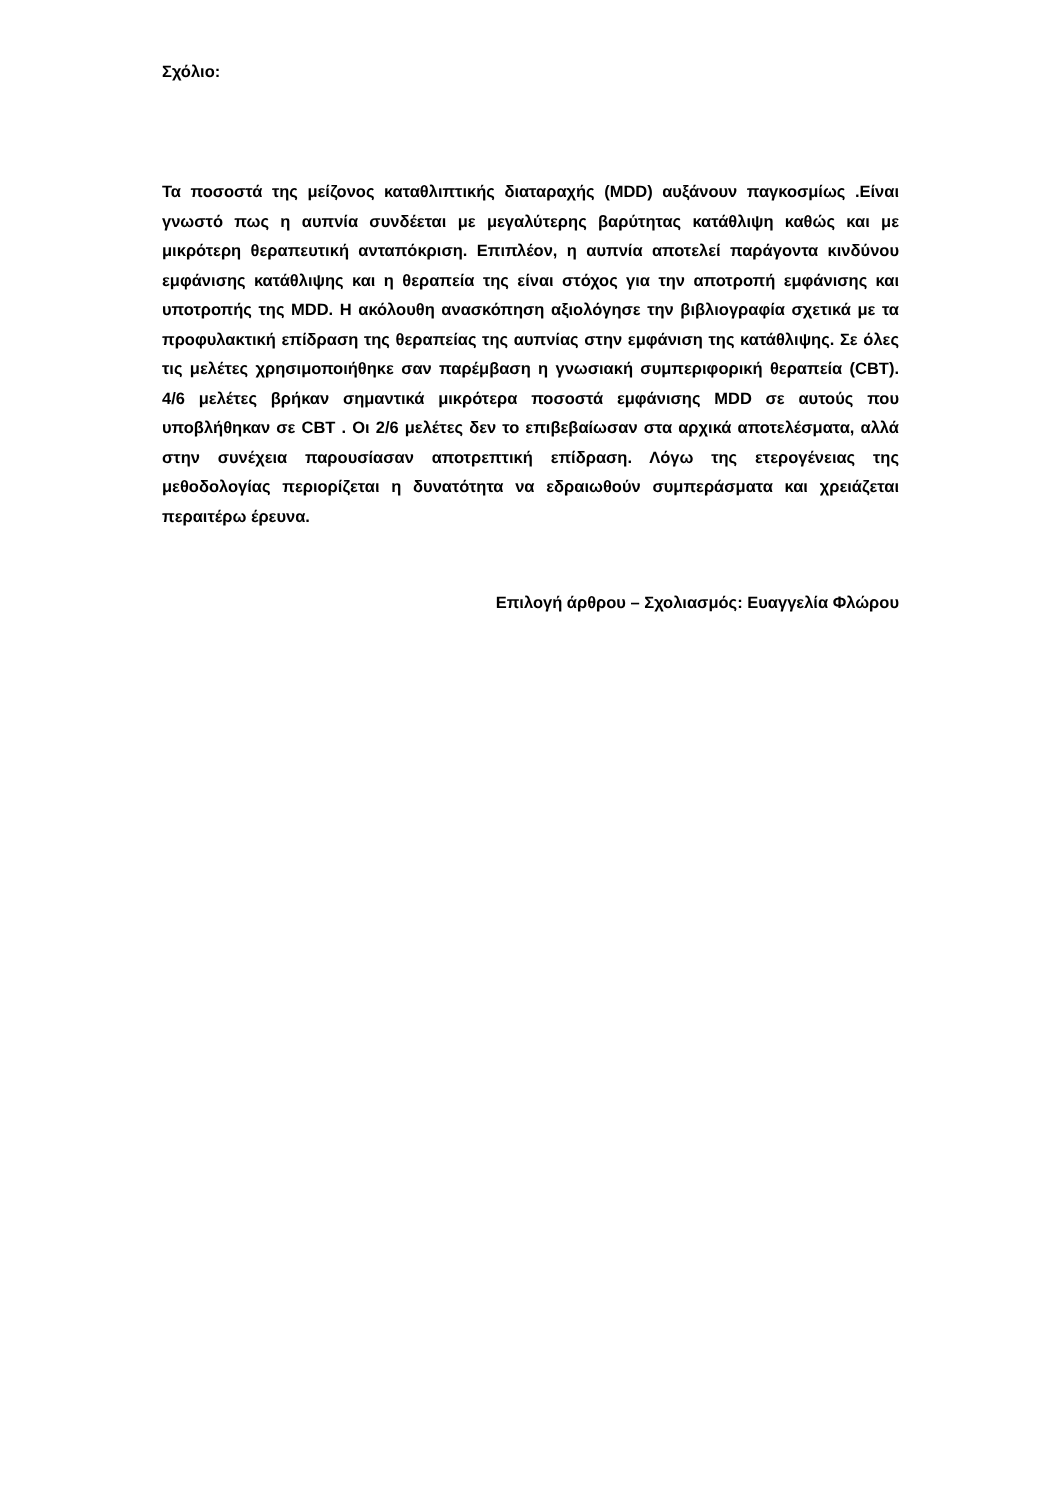Σχόλιο:
Τα ποσοστά της μείζονος καταθλιπτικής διαταραχής (MDD) αυξάνουν παγκοσμίως .Είναι γνωστό πως η αυπνία συνδέεται με μεγαλύτερης βαρύτητας κατάθλιψη καθώς και με μικρότερη θεραπευτική ανταπόκριση. Επιπλέον, η αυπνία αποτελεί παράγοντα κινδύνου εμφάνισης κατάθλιψης και η θεραπεία της είναι στόχος για την αποτροπή εμφάνισης και υποτροπής της MDD. Η ακόλουθη ανασκόπηση αξιολόγησε την βιβλιογραφία σχετικά με τα προφυλακτική επίδραση της θεραπείας της αυπνίας στην εμφάνιση της κατάθλιψης. Σε όλες τις μελέτες χρησιμοποιήθηκε σαν παρέμβαση η γνωσιακή συμπεριφορική θεραπεία (CBT). 4/6 μελέτες βρήκαν σημαντικά μικρότερα ποσοστά εμφάνισης MDD σε αυτούς που υποβλήθηκαν σε CBT . Οι 2/6 μελέτες δεν το επιβεβαίωσαν στα αρχικά αποτελέσματα, αλλά στην συνέχεια παρουσίασαν αποτρεπτική επίδραση. Λόγω της ετερογένειας της μεθοδολογίας περιορίζεται η δυνατότητα να εδραιωθούν συμπεράσματα και χρειάζεται περαιτέρω έρευνα.
Επιλογή άρθρου – Σχολιασμός: Ευαγγελία Φλώρου